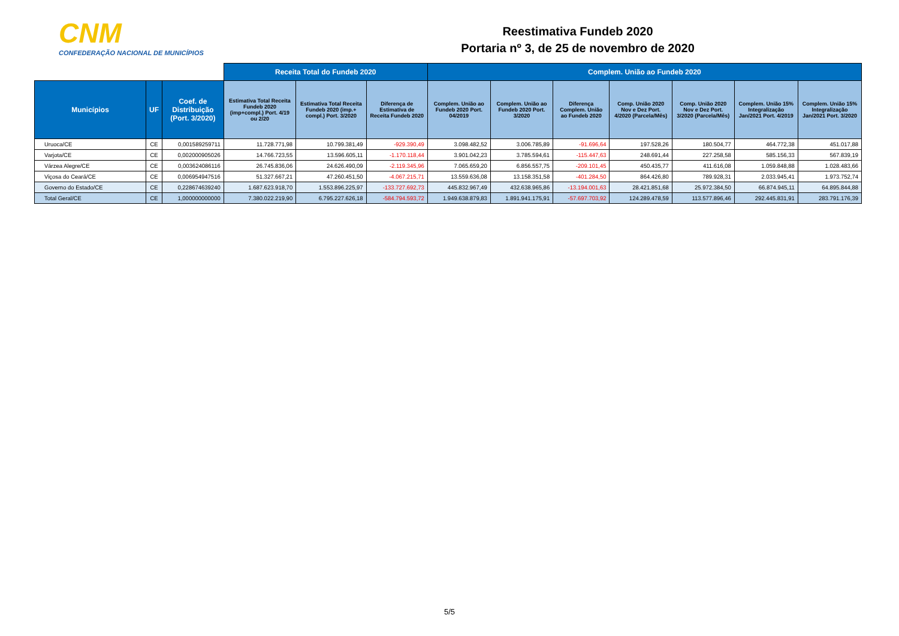CNM
CONFEDERAÇÃO NACIONAL DE MUNICÍPIOS
Reestimativa Fundeb 2020
Portaria nº 3, de 25 de novembro de 2020
| | | | Receita Total do Fundeb 2020 | | | Complem. União ao Fundeb 2020 | | | | | | |
| --- | --- | --- | --- | --- | --- | --- | --- | --- | --- | --- | --- | --- |
| Municípios | UF | Coef. de Distribuição (Port. 3/2020) | Estimativa Total Receita Fundeb 2020 (imp+compl.) Port. 4/19 ou 2/20 | Estimativa Total Receita Fundeb 2020 (imp.+ compl.) Port. 3/2020 | Diferença de Estimativa de Receita Fundeb 2020 | Complem. União ao Fundeb 2020 Port. 04/2019 | Complem. União ao Fundeb 2020 Port. 3/2020 | Diferença Complem. União ao Fundeb 2020 | Comp. União 2020 Nov e Dez Port. 4/2020 (Parcela/Mês) | Comp. União 2020 Nov e Dez Port. 3/2020 (Parcela/Mês) | Complem. União 15% Integralização Jan/2021 Port. 4/2019 | Complem. União 15% Integralização Jan/2021 Port. 3/2020 |
| Uruoca/CE | CE | 0,001589259711 | 11.728.771,98 | 10.799.381,49 | -929.390,49 | 3.098.482,52 | 3.006.785,89 | -91.696,64 | 197.528,26 | 180.504,77 | 464.772,38 | 451.017,88 |
| Varjota/CE | CE | 0,002000905026 | 14.766.723,55 | 13.596.605,11 | -1.170.118,44 | 3.901.042,23 | 3.785.594,61 | -115.447,63 | 248.691,44 | 227.258,58 | 585.156,33 | 567.839,19 |
| Várzea Alegre/CE | CE | 0,003624086116 | 26.745.836,06 | 24.626.490,09 | -2.119.345,96 | 7.065.659,20 | 6.856.557,75 | -209.101,45 | 450.435,77 | 411.616,08 | 1.059.848,88 | 1.028.483,66 |
| Viçosa do Ceará/CE | CE | 0,006954947516 | 51.327.667,21 | 47.260.451,50 | -4.067.215,71 | 13.559.636,08 | 13.158.351,58 | -401.284,50 | 864.426,80 | 789.928,31 | 2.033.945,41 | 1.973.752,74 |
| Governo do Estado/CE | CE | 0,228674639240 | 1.687.623.918,70 | 1.553.896.225,97 | -133.727.692,73 | 445.832.967,49 | 432.638.965,86 | -13.194.001,63 | 28.421.851,68 | 25.972.384,50 | 66.874.945,11 | 64.895.844,88 |
| Total Geral/CE | CE | 1,000000000000 | 7.380.022.219,90 | 6.795.227.626,18 | -584.794.593,72 | 1.949.638.879,83 | 1.891.941.175,91 | -57.697.703,92 | 124.289.478,59 | 113.577.896,46 | 292.445.831,91 | 283.791.176,39 |
5/5